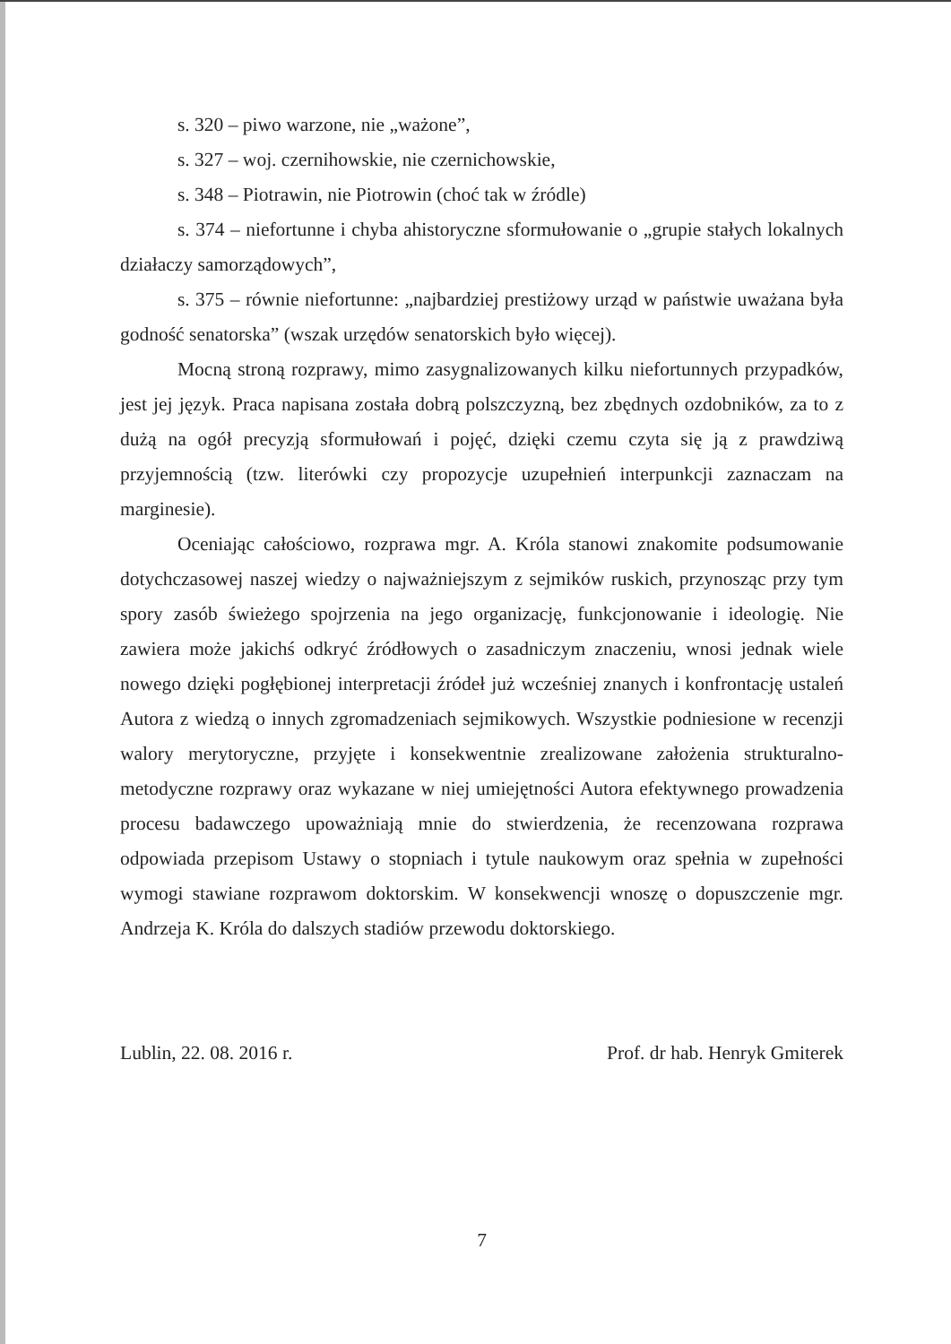s. 320 – piwo warzone, nie „ważone”,
s. 327 – woj. czernihowskie, nie czernichowskie,
s. 348 – Piotrawin, nie Piotrowin (choć tak w źródle)
s. 374 – niefortunne i chyba ahistoryczne sformułowanie o „grupie stałych lokalnych działaczy samorządowych”,
s. 375 – równie niefortunne: „najbardziej prestiżowy urząd w państwie uważana była godność senatorska” (wszak urzędów senatorskich było więcej).
Mocną stroną rozprawy, mimo zasygnalizowanych kilku niefortunnych przypadków, jest jej język. Praca napisana została dobrą polszczyzną, bez zbędnych ozdobników, za to z dużą na ogół precyzją sformułowań i pojęć, dzięki czemu czyta się ją z prawdziwą przyjemnością (tzw. literówki czy propozycje uzupełnień interpunkcji zaznaczam na marginesie).
Oceniając całościowo, rozprawa mgr. A. Króla stanowi znakomite podsumowanie dotychczasowej naszej wiedzy o najważniejszym z sejmików ruskich, przynosząc przy tym spory zasób świeżego spojrzenia na jego organizację, funkcjonowanie i ideologię. Nie zawiera może jakichś odkryć źródłowych o zasadniczym znaczeniu, wnosi jednak wiele nowego dzięki pogłębionej interpretacji źródeł już wcześniej znanych i konfrontację ustaleń Autora z wiedzą o innych zgromadzeniach sejmikowych. Wszystkie podniesione w recenzji walory merytoryczne, przyjęte i konsekwentnie zrealizowane założenia strukturalno-metodyczne rozprawy oraz wykazane w niej umiejętności Autora efektywnego prowadzenia procesu badawczego upoważniają mnie do stwierdzenia, że recenzowana rozprawa odpowiada przepisom Ustawy o stopniach i tytule naukowym oraz spełnia w zupełności wymogi stawiane rozprawom doktorskim. W konsekwencji wnoszę o dopuszczenie mgr. Andrzeja K. Króla do dalszych stadiów przewodu doktorskiego.
Lublin, 22. 08. 2016 r. Prof. dr hab. Henryk Gmiterek
7